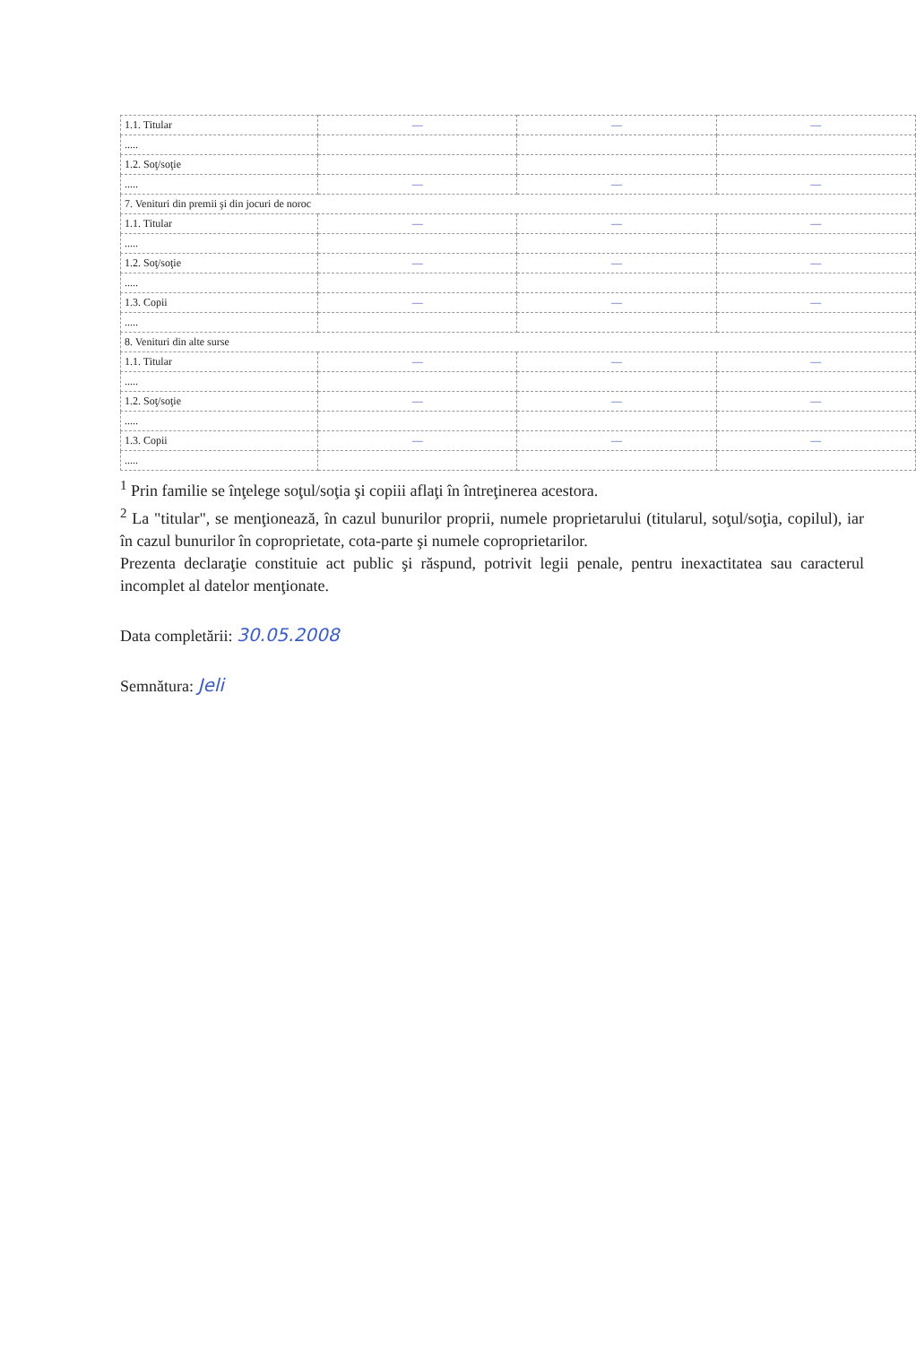| 1.1. Titular | — | — | — |
| ..... | | | |
| 1.2. Soţ/soţie | | | |
| ..... | — | — | — |
| 7. Venituri din premii şi din jocuri de noroc | | | |
| 1.1. Titular | — | — | — |
| ..... | | | |
| 1.2. Soţ/soţie | — | — | — |
| ..... | | | |
| 1.3. Copii | — | — | — |
| ..... | | | |
| 8. Venituri din alte surse | | | |
| 1.1. Titular | — | — | — |
| ..... | | | |
| 1.2. Soţ/soţie | — | — | — |
| ..... | | | |
| 1.3. Copii | — | — | — |
| ..... | | | |
<sup>1</sup> Prin familie se înţelege soţul/soţia şi copiii aflaţi în întreţinerea acestora.
<sup>2</sup> La "titular", se menţionează, în cazul bunurilor proprii, numele proprietarului (titularul, soţul/soţia, copilul), iar în cazul bunurilor în coproprietate, cota-parte şi numele coproprietarilor.
Prezenta declaraţie constituie act public şi răspund, potrivit legii penale, pentru inexactitatea sau caracterul incomplet al datelor menţionate.
Data completării: 30.05.2008
Semnătura: Jeli